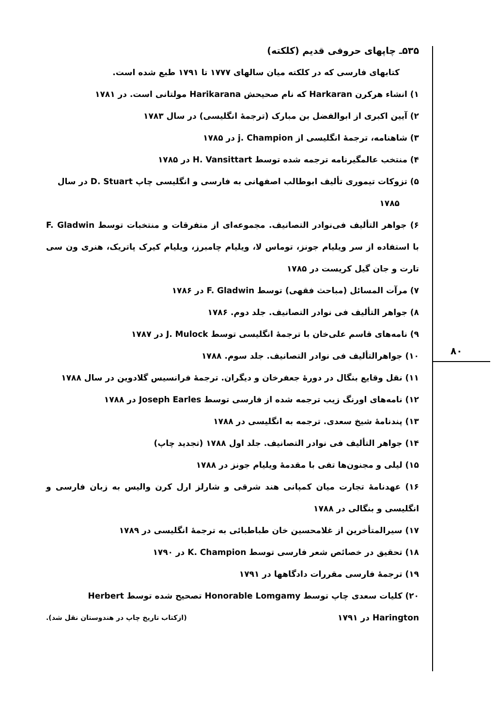۵۳۵ـ چاپهای حروفی قدیم (کلکته)
کتابهای فارسی که در کلکته میان سالهای ۱۷۷۷ تا ۱۷۹۱ طبع شده است.
۱) انشاء هرکرن Harkaran که نام صحیحش Harikarana مولتانی است. در ۱۷۸۱
۲) آیین اکبری از ابوالفضل بن مبارک (ترجمهٔ انگلیسی) در سال ۱۷۸۳
۳) شاهنامه، ترجمهٔ انگلیسی از j. Champion در ۱۷۸۵
۴) منتخب عالمگیرنامه ترجمه شده توسط H. Vansittart در ۱۷۸۵
۵) تزوکات تیموری تألیف ابوطالب اصفهانی به فارسی و انگلیسی چاپ D. Stuart در سال
۱۷۸۵
۶) جواهر التألیف فی‌نوادر التصانیف. مجموعه‌ای از متفرقات و منتخبات توسط F. Gladwin با استفاده از سر ویلیام جونز، توماس لا، ویلیام چامبرز، ویلیام کیرک پاتریک، هنری ون سی تارت و جان گیل کریست در ۱۷۸۵
۷) مرآت المسائل (مباحث فقهی) توسط F. Gladwin در ۱۷۸۶
۸) جواهر التألیف فی نوادر التصانیف. جلد دوم. ۱۷۸۶
۹) نامه‌های قاسم علی‌خان با ترجمهٔ انگلیسی توسط J. Mulock در ۱۷۸۷
۱۰) جواهرالتألیف فی نوادر التصانیف. جلد سوم. ۱۷۸۸
۱۱) نقل وقایع بنگال در دورهٔ جعفرخان و دیگران. ترجمهٔ فرانسیس گلادوین در سال ۱۷۸۸
۱۲) نامه‌های اورنگ زیب ترجمه شده از فارسی توسط Joseph Earles در ۱۷۸۸
۱۳) پندنامهٔ شیخ سعدی. ترجمه به انگلیسی در ۱۷۸۸
۱۴) جواهر التألیف فی نوادر التصانیف. جلد اول ۱۷۸۸ (تجدید چاپ)
۱۵) لیلی و مجنون‌ها تفی با مقدمهٔ ویلیام جونز در ۱۷۸۸
۱۶) عهدنامهٔ تجارت میان کمپانی هند شرقی و شارلز ارل کرن والیس به زبان فارسی و انگلیسی و بنگالی در ۱۷۸۸
۱۷) سیرالمتأخرین از غلامحسین خان طباطبائی به ترجمهٔ انگلیسی در ۱۷۸۹
۱۸) تحقیق در خصائص شعر فارسی توسط K. Champion در ۱۷۹۰
۱۹) ترجمهٔ فارسی مقررات دادگاهها در ۱۷۹۱
۲۰) کلیات سعدی چاپ توسط Honorable Lomgamy تصحیح شده توسط Herbert
Harington در ۱۷۹۱ (ازکتاب تاریخ چاپ در هندوستان نقل شد).
۸۰